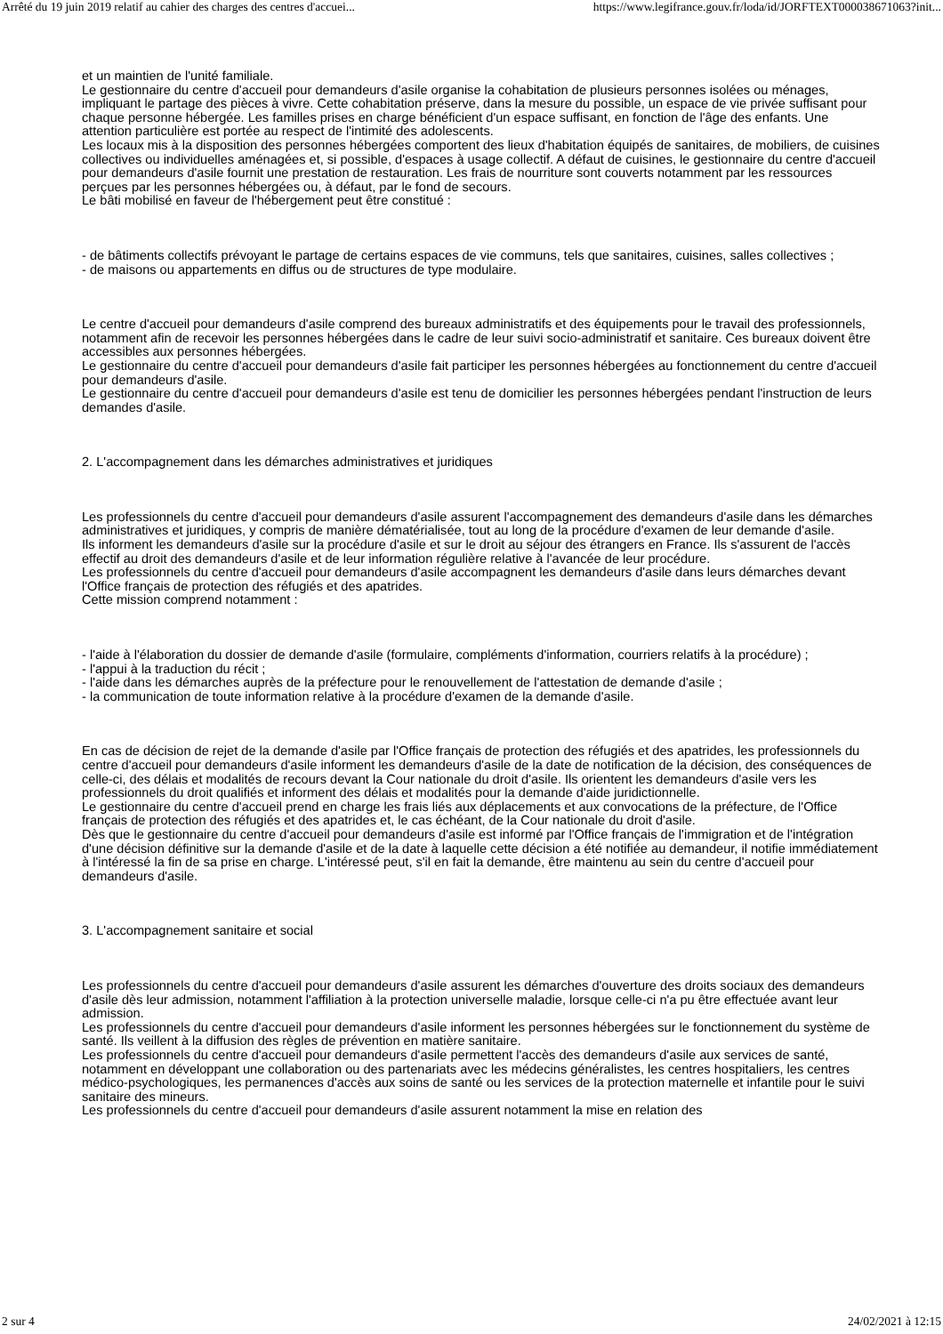Arrêté du 19 juin 2019 relatif au cahier des charges des centres d'accuei... https://www.legifrance.gouv.fr/loda/id/JORFTEXT000038671063?init...
et un maintien de l'unité familiale.
Le gestionnaire du centre d'accueil pour demandeurs d'asile organise la cohabitation de plusieurs personnes isolées ou ménages, impliquant le partage des pièces à vivre. Cette cohabitation préserve, dans la mesure du possible, un espace de vie privée suffisant pour chaque personne hébergée. Les familles prises en charge bénéficient d'un espace suffisant, en fonction de l'âge des enfants. Une attention particulière est portée au respect de l'intimité des adolescents.
Les locaux mis à la disposition des personnes hébergées comportent des lieux d'habitation équipés de sanitaires, de mobiliers, de cuisines collectives ou individuelles aménagées et, si possible, d'espaces à usage collectif. A défaut de cuisines, le gestionnaire du centre d'accueil pour demandeurs d'asile fournit une prestation de restauration. Les frais de nourriture sont couverts notamment par les ressources perçues par les personnes hébergées ou, à défaut, par le fond de secours.
Le bâti mobilisé en faveur de l'hébergement peut être constitué :
- de bâtiments collectifs prévoyant le partage de certains espaces de vie communs, tels que sanitaires, cuisines, salles collectives ;
- de maisons ou appartements en diffus ou de structures de type modulaire.
Le centre d'accueil pour demandeurs d'asile comprend des bureaux administratifs et des équipements pour le travail des professionnels, notamment afin de recevoir les personnes hébergées dans le cadre de leur suivi socio-administratif et sanitaire. Ces bureaux doivent être accessibles aux personnes hébergées.
Le gestionnaire du centre d'accueil pour demandeurs d'asile fait participer les personnes hébergées au fonctionnement du centre d'accueil pour demandeurs d'asile.
Le gestionnaire du centre d'accueil pour demandeurs d'asile est tenu de domicilier les personnes hébergées pendant l'instruction de leurs demandes d'asile.
2. L'accompagnement dans les démarches administratives et juridiques
Les professionnels du centre d'accueil pour demandeurs d'asile assurent l'accompagnement des demandeurs d'asile dans les démarches administratives et juridiques, y compris de manière dématérialisée, tout au long de la procédure d'examen de leur demande d'asile.
Ils informent les demandeurs d'asile sur la procédure d'asile et sur le droit au séjour des étrangers en France. Ils s'assurent de l'accès effectif au droit des demandeurs d'asile et de leur information régulière relative à l'avancée de leur procédure.
Les professionnels du centre d'accueil pour demandeurs d'asile accompagnent les demandeurs d'asile dans leurs démarches devant l'Office français de protection des réfugiés et des apatrides.
Cette mission comprend notamment :
- l'aide à l'élaboration du dossier de demande d'asile (formulaire, compléments d'information, courriers relatifs à la procédure) ;
- l'appui à la traduction du récit ;
- l'aide dans les démarches auprès de la préfecture pour le renouvellement de l'attestation de demande d'asile ;
- la communication de toute information relative à la procédure d'examen de la demande d'asile.
En cas de décision de rejet de la demande d'asile par l'Office français de protection des réfugiés et des apatrides, les professionnels du centre d'accueil pour demandeurs d'asile informent les demandeurs d'asile de la date de notification de la décision, des conséquences de celle-ci, des délais et modalités de recours devant la Cour nationale du droit d'asile. Ils orientent les demandeurs d'asile vers les professionnels du droit qualifiés et informent des délais et modalités pour la demande d'aide juridictionnelle.
Le gestionnaire du centre d'accueil prend en charge les frais liés aux déplacements et aux convocations de la préfecture, de l'Office français de protection des réfugiés et des apatrides et, le cas échéant, de la Cour nationale du droit d'asile.
Dès que le gestionnaire du centre d'accueil pour demandeurs d'asile est informé par l'Office français de l'immigration et de l'intégration d'une décision définitive sur la demande d'asile et de la date à laquelle cette décision a été notifiée au demandeur, il notifie immédiatement à l'intéressé la fin de sa prise en charge. L'intéressé peut, s'il en fait la demande, être maintenu au sein du centre d'accueil pour demandeurs d'asile.
3. L'accompagnement sanitaire et social
Les professionnels du centre d'accueil pour demandeurs d'asile assurent les démarches d'ouverture des droits sociaux des demandeurs d'asile dès leur admission, notamment l'affiliation à la protection universelle maladie, lorsque celle-ci n'a pu être effectuée avant leur admission.
Les professionnels du centre d'accueil pour demandeurs d'asile informent les personnes hébergées sur le fonctionnement du système de santé. Ils veillent à la diffusion des règles de prévention en matière sanitaire.
Les professionnels du centre d'accueil pour demandeurs d'asile permettent l'accès des demandeurs d'asile aux services de santé, notamment en développant une collaboration ou des partenariats avec les médecins généralistes, les centres hospitaliers, les centres médico-psychologiques, les permanences d'accès aux soins de santé ou les services de la protection maternelle et infantile pour le suivi sanitaire des mineurs.
Les professionnels du centre d'accueil pour demandeurs d'asile assurent notamment la mise en relation des
2 sur 4 24/02/2021 à 12:15